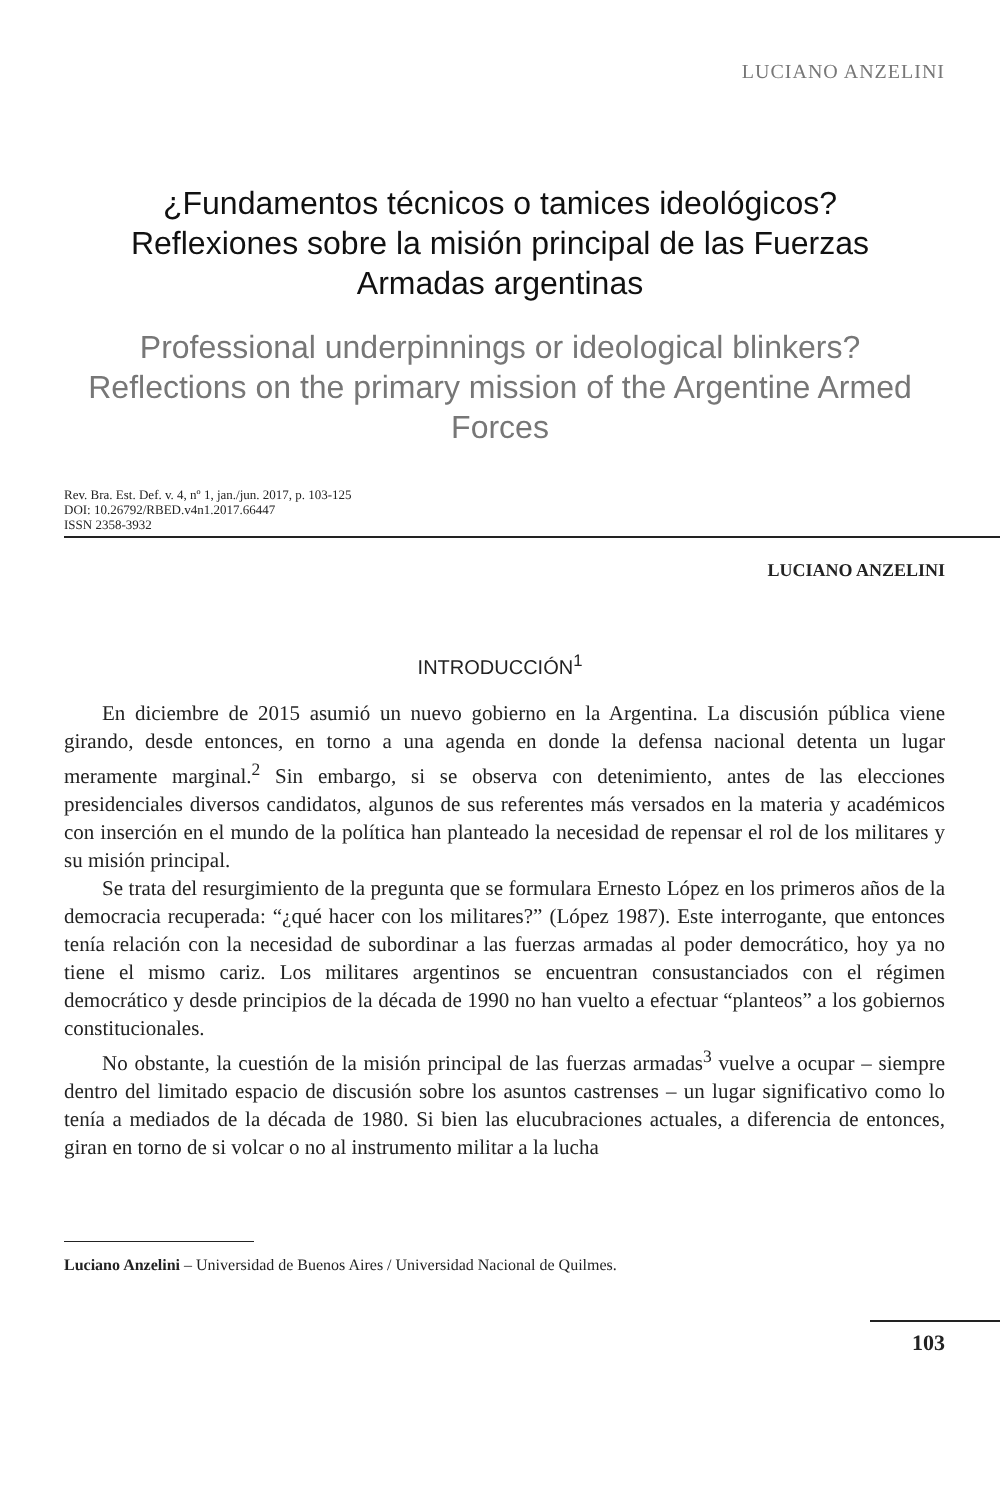LUCIANO ANZELINI
¿Fundamentos técnicos o tamices ideológicos? Reflexiones sobre la misión principal de las Fuerzas Armadas argentinas
Professional underpinnings or ideological blinkers? Reflections on the primary mission of the Argentine Armed Forces
Rev. Bra. Est. Def. v. 4, nº 1, jan./jun. 2017, p. 103-125
DOI: 10.26792/RBED.v4n1.2017.66447
ISSN 2358-3932
LUCIANO ANZELINI
INTRODUCCIÓN<sup>1</sup>
En diciembre de 2015 asumió un nuevo gobierno en la Argentina. La discusión pública viene girando, desde entonces, en torno a una agenda en donde la defensa nacional detenta un lugar meramente marginal.<sup>2</sup> Sin embargo, si se observa con detenimiento, antes de las elecciones presidenciales diversos candidatos, algunos de sus referentes más versados en la materia y académicos con inserción en el mundo de la política han planteado la necesidad de repensar el rol de los militares y su misión principal.
Se trata del resurgimiento de la pregunta que se formulara Ernesto López en los primeros años de la democracia recuperada: “¿qué hacer con los militares?” (López 1987). Este interrogante, que entonces tenía relación con la necesidad de subordinar a las fuerzas armadas al poder democrático, hoy ya no tiene el mismo cariz. Los militares argentinos se encuentran consustanciados con el régimen democrático y desde principios de la década de 1990 no han vuelto a efectuar “planteos” a los gobiernos constitucionales.
No obstante, la cuestión de la misión principal de las fuerzas armadas<sup>3</sup> vuelve a ocupar – siempre dentro del limitado espacio de discusión sobre los asuntos castrenses – un lugar significativo como lo tenía a mediados de la década de 1980. Si bien las elucubraciones actuales, a diferencia de entonces, giran en torno de si volcar o no al instrumento militar a la lucha
Luciano Anzelini – Universidad de Buenos Aires / Universidad Nacional de Quilmes.
103